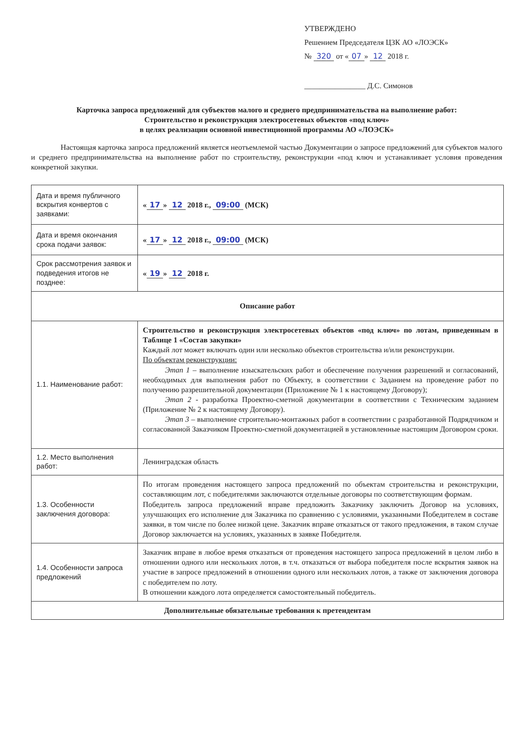УТВЕРЖДЕНО
Решением Председателя ЦЗК АО «ЛОЭСК»
№ 320 от « 07 » 12 2018 г.
________________ Д.С. Симонов
Карточка запроса предложений для субъектов малого и среднего предпринимательства на выполнение работ:
Строительство и реконструкция электросетевых объектов «под ключ»
в целях реализации основной инвестиционной программы АО «ЛОЭСК»
Настоящая карточка запроса предложений является неотъемлемой частью Документации о запросе предложений для субъектов малого и среднего предпринимательства на выполнение работ по строительству, реконструкции «под ключ и устанавливает условия проведения конкретной закупки.
| Дата и время публичного вскрытия конвертов с заявками: | « 17 » 12 2018 г., 09:00 (МСК) |
| Дата и время окончания срока подачи заявок: | « 17 » 12 2018 г., 09:00 (МСК) |
| Срок рассмотрения заявок и подведения итогов не позднее: | « 19 » 12 2018 г. |
| Описание работ | |
| 1.1. Наименование работ: | Строительство и реконструкция электросетевых объектов «под ключ» по лотам, приведенным в Таблице 1 «Состав закупки» Каждый лот может включать один или несколько объектов строительства и/или реконструкции. По объектам реконструкции: Этап 1 – выполнение изыскательских работ и обеспечение получения разрешений и согласований, необходимых для выполнения работ по Объекту, в соответствии с Заданием на проведение работ по получению разрешительной документации (Приложение № 1 к настоящему Договору); Этап 2 - разработка Проектно-сметной документации в соответствии с Техническим заданием (Приложение № 2 к настоящему Договору). Этап 3 – выполнение строительно-монтажных работ в соответствии с разработанной Подрядчиком и согласованной Заказчиком Проектно-сметной документацией в установленные настоящим Договором сроки. |
| 1.2. Место выполнения работ: | Ленинградская область |
| 1.3. Особенности заключения договора: | По итогам проведения настоящего запроса предложений по объектам строительства и реконструкции, составляющим лот, с победителями заключаются отдельные договоры по соответствующим формам. Победитель запроса предложений вправе предложить Заказчику заключить Договор на условиях, улучшающих его исполнение для Заказчика по сравнению с условиями, указанными Победителем в составе заявки, в том числе по более низкой цене. Заказчик вправе отказаться от такого предложения, в таком случае Договор заключается на условиях, указанных в заявке Победителя. |
| 1.4. Особенности запроса предложений | Заказчик вправе в любое время отказаться от проведения настоящего запроса предложений в целом либо в отношении одного или нескольких лотов, в т.ч. отказаться от выбора победителя после вскрытия заявок на участие в запросе предложений в отношении одного или нескольких лотов, а также от заключения договора с победителем по лоту. В отношении каждого лота определяется самостоятельный победитель. |
| Дополнительные обязательные требования к претендентам | |